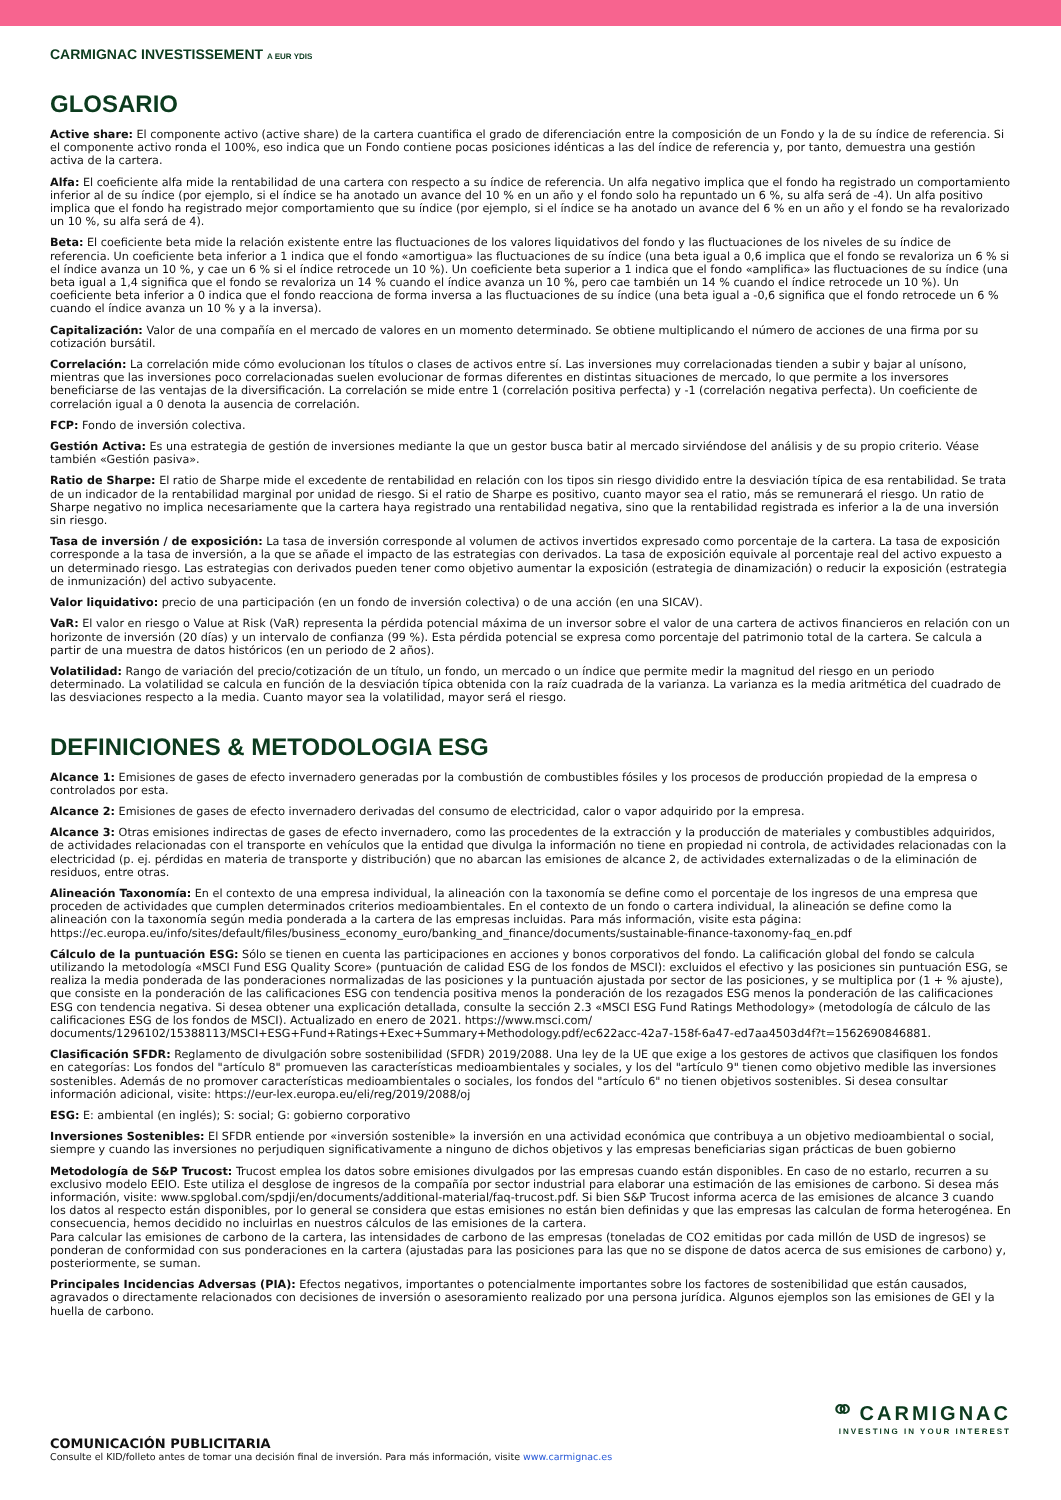CARMIGNAC INVESTISSEMENT A EUR YDIS
GLOSARIO
Active share: El componente activo (active share) de la cartera cuantifica el grado de diferenciación entre la composición de un Fondo y la de su índice de referencia. Si el componente activo ronda el 100%, eso indica que un Fondo contiene pocas posiciones idénticas a las del índice de referencia y, por tanto, demuestra una gestión activa de la cartera.
Alfa: El coeficiente alfa mide la rentabilidad de una cartera con respecto a su índice de referencia. Un alfa negativo implica que el fondo ha registrado un comportamiento inferior al de su índice (por ejemplo, si el índice se ha anotado un avance del 10 % en un año y el fondo solo ha repuntado un 6 %, su alfa será de -4). Un alfa positivo implica que el fondo ha registrado mejor comportamiento que su índice (por ejemplo, si el índice se ha anotado un avance del 6 % en un año y el fondo se ha revalorizado un 10 %, su alfa será de 4).
Beta: El coeficiente beta mide la relación existente entre las fluctuaciones de los valores liquidativos del fondo y las fluctuaciones de los niveles de su índice de referencia. Un coeficiente beta inferior a 1 indica que el fondo «amortigua» las fluctuaciones de su índice (una beta igual a 0,6 implica que el fondo se revaloriza un 6 % si el índice avanza un 10 %, y cae un 6 % si el índice retrocede un 10 %). Un coeficiente beta superior a 1 indica que el fondo «amplifica» las fluctuaciones de su índice (una beta igual a 1,4 significa que el fondo se revaloriza un 14 % cuando el índice avanza un 10 %, pero cae también un 14 % cuando el índice retrocede un 10 %). Un coeficiente beta inferior a 0 indica que el fondo reacciona de forma inversa a las fluctuaciones de su índice (una beta igual a -0,6 significa que el fondo retrocede un 6 % cuando el índice avanza un 10 % y a la inversa).
Capitalización: Valor de una compañía en el mercado de valores en un momento determinado. Se obtiene multiplicando el número de acciones de una firma por su cotización bursátil.
Correlación: La correlación mide cómo evolucionan los títulos o clases de activos entre sí. Las inversiones muy correlacionadas tienden a subir y bajar al unísono, mientras que las inversiones poco correlacionadas suelen evolucionar de formas diferentes en distintas situaciones de mercado, lo que permite a los inversores beneficiarse de las ventajas de la diversificación. La correlación se mide entre 1 (correlación positiva perfecta) y -1 (correlación negativa perfecta). Un coeficiente de correlación igual a 0 denota la ausencia de correlación.
FCP: Fondo de inversión colectiva.
Gestión Activa: Es una estrategia de gestión de inversiones mediante la que un gestor busca batir al mercado sirviéndose del análisis y de su propio criterio. Véase también «Gestión pasiva».
Ratio de Sharpe: El ratio de Sharpe mide el excedente de rentabilidad en relación con los tipos sin riesgo dividido entre la desviación típica de esa rentabilidad. Se trata de un indicador de la rentabilidad marginal por unidad de riesgo. Si el ratio de Sharpe es positivo, cuanto mayor sea el ratio, más se remunerará el riesgo. Un ratio de Sharpe negativo no implica necesariamente que la cartera haya registrado una rentabilidad negativa, sino que la rentabilidad registrada es inferior a la de una inversión sin riesgo.
Tasa de inversión / de exposición: La tasa de inversión corresponde al volumen de activos invertidos expresado como porcentaje de la cartera. La tasa de exposición corresponde a la tasa de inversión, a la que se añade el impacto de las estrategias con derivados. La tasa de exposición equivale al porcentaje real del activo expuesto a un determinado riesgo. Las estrategias con derivados pueden tener como objetivo aumentar la exposición (estrategia de dinamización) o reducir la exposición (estrategia de inmunización) del activo subyacente.
Valor liquidativo: precio de una participación (en un fondo de inversión colectiva) o de una acción (en una SICAV).
VaR: El valor en riesgo o Value at Risk (VaR) representa la pérdida potencial máxima de un inversor sobre el valor de una cartera de activos financieros en relación con un horizonte de inversión (20 días) y un intervalo de confianza (99 %). Esta pérdida potencial se expresa como porcentaje del patrimonio total de la cartera. Se calcula a partir de una muestra de datos históricos (en un periodo de 2 años).
Volatilidad: Rango de variación del precio/cotización de un título, un fondo, un mercado o un índice que permite medir la magnitud del riesgo en un periodo determinado. La volatilidad se calcula en función de la desviación típica obtenida con la raíz cuadrada de la varianza. La varianza es la media aritmética del cuadrado de las desviaciones respecto a la media. Cuanto mayor sea la volatilidad, mayor será el riesgo.
DEFINICIONES & METODOLOGIA ESG
Alcance 1: Emisiones de gases de efecto invernadero generadas por la combustión de combustibles fósiles y los procesos de producción propiedad de la empresa o controlados por esta.
Alcance 2: Emisiones de gases de efecto invernadero derivadas del consumo de electricidad, calor o vapor adquirido por la empresa.
Alcance 3: Otras emisiones indirectas de gases de efecto invernadero, como las procedentes de la extracción y la producción de materiales y combustibles adquiridos, de actividades relacionadas con el transporte en vehículos que la entidad que divulga la información no tiene en propiedad ni controla, de actividades relacionadas con la electricidad (p. ej. pérdidas en materia de transporte y distribución) que no abarcan las emisiones de alcance 2, de actividades externalizadas o de la eliminación de residuos, entre otras.
Alineación Taxonomía: En el contexto de una empresa individual, la alineación con la taxonomía se define como el porcentaje de los ingresos de una empresa que proceden de actividades que cumplen determinados criterios medioambientales. En el contexto de un fondo o cartera individual, la alineación se define como la alineación con la taxonomía según media ponderada a la cartera de las empresas incluidas. Para más información, visite esta página: https://ec.europa.eu/info/sites/default/files/business_economy_euro/banking_and_finance/documents/sustainable-finance-taxonomy-faq_en.pdf
Cálculo de la puntuación ESG: Sólo se tienen en cuenta las participaciones en acciones y bonos corporativos del fondo. La calificación global del fondo se calcula utilizando la metodología «MSCI Fund ESG Quality Score» (puntuación de calidad ESG de los fondos de MSCI): excluidos el efectivo y las posiciones sin puntuación ESG, se realiza la media ponderada de las ponderaciones normalizadas de las posiciones y la puntuación ajustada por sector de las posiciones, y se multiplica por (1 + % ajuste), que consiste en la ponderación de las calificaciones ESG con tendencia positiva menos la ponderación de los rezagados ESG menos la ponderación de las calificaciones ESG con tendencia negativa. Si desea obtener una explicación detallada, consulte la sección 2.3 «MSCI ESG Fund Ratings Methodology» (metodología de cálculo de las calificaciones ESG de los fondos de MSCI). Actualizado en enero de 2021. https://www.msci.com/ documents/1296102/15388113/MSCI+ESG+Fund+Ratings+Exec+Summary+Methodology.pdf/ec622acc-42a7-158f-6a47-ed7aa4503d4f?t=1562690846881.
Clasificación SFDR: Reglamento de divulgación sobre sostenibilidad (SFDR) 2019/2088. Una ley de la UE que exige a los gestores de activos que clasifiquen los fondos en categorías: Los fondos del "artículo 8" promueven las características medioambientales y sociales, y los del "artículo 9" tienen como objetivo medible las inversiones sostenibles. Además de no promover características medioambientales o sociales, los fondos del "artículo 6" no tienen objetivos sostenibles. Si desea consultar información adicional, visite: https://eur-lex.europa.eu/eli/reg/2019/2088/oj
ESG: E: ambiental (en inglés); S: social; G: gobierno corporativo
Inversiones Sostenibles: El SFDR entiende por «inversión sostenible» la inversión en una actividad económica que contribuya a un objetivo medioambiental o social, siempre y cuando las inversiones no perjudiquen significativamente a ninguno de dichos objetivos y las empresas beneficiarias sigan prácticas de buen gobierno
Metodología de S&P Trucost: Trucost emplea los datos sobre emisiones divulgados por las empresas cuando están disponibles. En caso de no estarlo, recurren a su exclusivo modelo EEIO. Este utiliza el desglose de ingresos de la compañía por sector industrial para elaborar una estimación de las emisiones de carbono. Si desea más información, visite: www.spglobal.com/spdji/en/documents/additional-material/faq-trucost.pdf. Si bien S&P Trucost informa acerca de las emisiones de alcance 3 cuando los datos al respecto están disponibles, por lo general se considera que estas emisiones no están bien definidas y que las empresas las calculan de forma heterogénea. En consecuencia, hemos decidido no incluirlas en nuestros cálculos de las emisiones de la cartera.
Para calcular las emisiones de carbono de la cartera, las intensidades de carbono de las empresas (toneladas de CO2 emitidas por cada millón de USD de ingresos) se ponderan de conformidad con sus ponderaciones en la cartera (ajustadas para las posiciones para las que no se dispone de datos acerca de sus emisiones de carbono) y, posteriormente, se suman.
Principales Incidencias Adversas (PIA): Efectos negativos, importantes o potencialmente importantes sobre los factores de sostenibilidad que están causados, agravados o directamente relacionados con decisiones de inversión o asesoramiento realizado por una persona jurídica. Algunos ejemplos son las emisiones de GEI y la huella de carbono.
⚭ CARMIGNAC
INVESTING IN YOUR INTEREST
COMUNICACIÓN PUBLICITARIA
Consulte el KID/folleto antes de tomar una decisión final de inversión. Para más información, visite www.carmignac.es